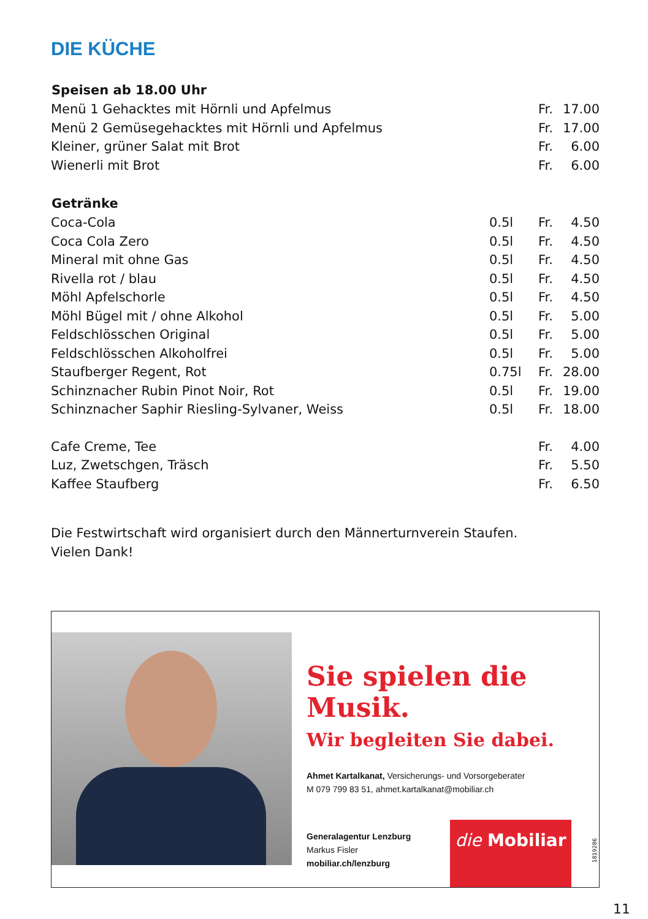DIE KÜCHE
| Speisen ab 18.00 Uhr | | | |
| --- | --- | --- | --- |
| Menü 1 Gehacktes mit Hörnli und Apfelmus | | Fr. | 17.00 |
| Menü 2 Gemüsegehacktes mit Hörnli und Apfelmus | | Fr. | 17.00 |
| Kleiner, grüner Salat mit Brot | | Fr. | 6.00 |
| Wienerli mit Brot | | Fr. | 6.00 |
| Getränke | | | |
| Coca-Cola | 0.5l | Fr. | 4.50 |
| Coca Cola Zero | 0.5l | Fr. | 4.50 |
| Mineral mit ohne Gas | 0.5l | Fr. | 4.50 |
| Rivella rot / blau | 0.5l | Fr. | 4.50 |
| Möhl Apfelschorle | 0.5l | Fr. | 4.50 |
| Möhl Bügel mit / ohne Alkohol | 0.5l | Fr. | 5.00 |
| Feldschlösschen Original | 0.5l | Fr. | 5.00 |
| Feldschlösschen Alkoholfrei | 0.5l | Fr. | 5.00 |
| Staufberger Regent, Rot | 0.75l | Fr. | 28.00 |
| Schinznacher Rubin Pinot Noir, Rot | 0.5l | Fr. | 19.00 |
| Schinznacher Saphir Riesling-Sylvaner, Weiss | 0.5l | Fr. | 18.00 |
| Cafe Creme, Tee | | Fr. | 4.00 |
| Luz, Zwetschgen, Träsch | | Fr. | 5.50 |
| Kaffee Staufberg | | Fr. | 6.50 |
Die Festwirtschaft wird organisiert durch den Männerturnverein Staufen.
Vielen Dank!
Sie spielen die Musik.
Wir begleiten Sie dabei.
Ahmet Kartalkanat, Versicherungs- und Vorsorgeberater
M 079 799 83 51, ahmet.kartalkanat@mobiliar.ch
Generalagentur Lenzburg
Markus Fisler
mobiliar.ch/lenzburg
die Mobiliar
1819286
11